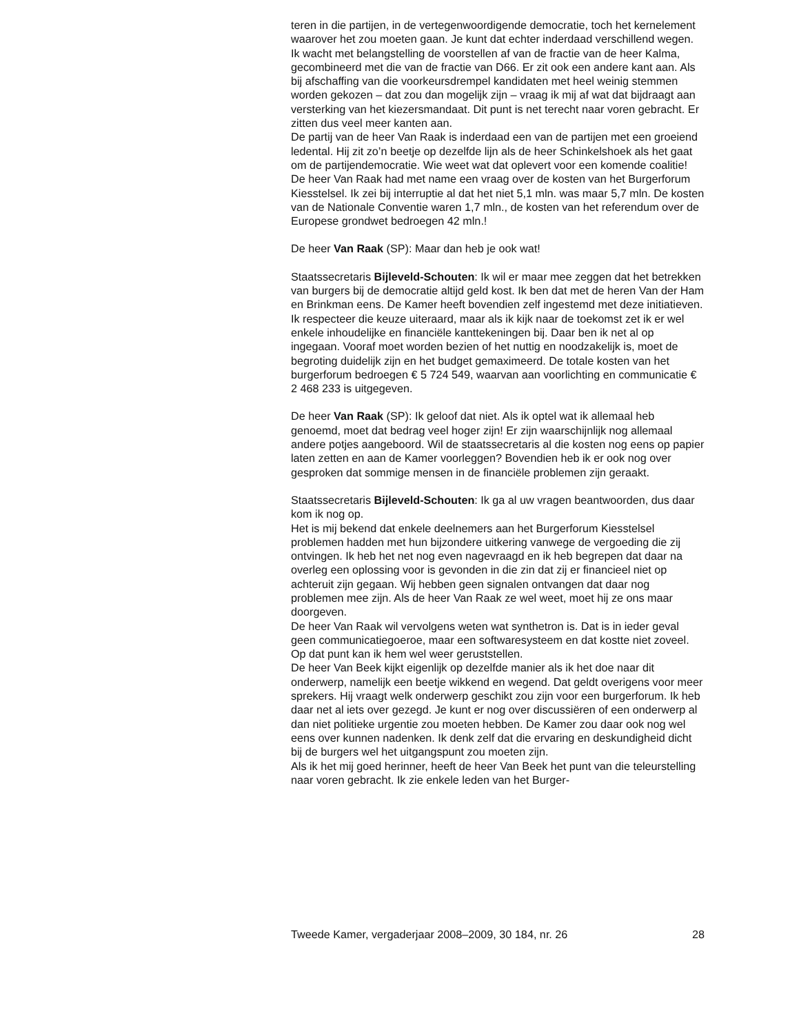teren in die partijen, in de vertegenwoordigende democratie, toch het kernelement waarover het zou moeten gaan. Je kunt dat echter inderdaad verschillend wegen. Ik wacht met belangstelling de voorstellen af van de fractie van de heer Kalma, gecombineerd met die van de fractie van D66. Er zit ook een andere kant aan. Als bij afschaffing van die voorkeurs­drempel kandidaten met heel weinig stemmen worden gekozen – dat zou dan mogelijk zijn – vraag ik mij af wat dat bijdraagt aan versterking van het kiezersmandaat. Dit punt is net terecht naar voren gebracht. Er zitten dus veel meer kanten aan.
De partij van de heer Van Raak is inderdaad een van de partijen met een groeiend ledental. Hij zit zo’n beetje op dezelfde lijn als de heer Schinkels­hoek als het gaat om de partijendemocratie. Wie weet wat dat oplevert voor een komende coalitie! De heer Van Raak had met name een vraag over de kosten van het Burgerforum Kiesstelsel. Ik zei bij interruptie al dat het niet 5,1 mln. was maar 5,7 mln. De kosten van de Nationale Conventie waren 1,7 mln., de kosten van het referendum over de Europese grondwet bedroegen 42 mln.!
De heer Van Raak (SP): Maar dan heb je ook wat!
Staatssecretaris Bijleveld-Schouten: Ik wil er maar mee zeggen dat het betrekken van burgers bij de democratie altijd geld kost. Ik ben dat met de heren Van der Ham en Brinkman eens. De Kamer heeft bovendien zelf ingestemd met deze initiatieven. Ik respecteer die keuze uiteraard, maar als ik kijk naar de toekomst zet ik er wel enkele inhoudelijke en financiële kanttekeningen bij. Daar ben ik net al op ingegaan. Vooraf moet worden bezien of het nuttig en noodzakelijk is, moet de begroting duidelijk zijn en het budget gemaximeerd. De totale kosten van het burgerforum bedroegen € 5 724 549, waarvan aan voorlichting en communicatie € 2 468 233 is uitgegeven.
De heer Van Raak (SP): Ik geloof dat niet. Als ik optel wat ik allemaal heb genoemd, moet dat bedrag veel hoger zijn! Er zijn waarschijnlijk nog allemaal andere potjes aangeboord. Wil de staatssecretaris al die kosten nog eens op papier laten zetten en aan de Kamer voorleggen? Bovendien heb ik er ook nog over gesproken dat sommige mensen in de financiële problemen zijn geraakt.
Staatssecretaris Bijleveld-Schouten: Ik ga al uw vragen beantwoorden, dus daar kom ik nog op.
Het is mij bekend dat enkele deelnemers aan het Burgerforum Kiesstelsel problemen hadden met hun bijzondere uitkering vanwege de vergoeding die zij ontvingen. Ik heb het net nog even nagevraagd en ik heb begrepen dat daar na overleg een oplossing voor is gevonden in die zin dat zij er financieel niet op achteruit zijn gegaan. Wij hebben geen signalen ontvangen dat daar nog problemen mee zijn. Als de heer Van Raak ze wel weet, moet hij ze ons maar doorgeven.
De heer Van Raak wil vervolgens weten wat synthetron is. Dat is in ieder geval geen communicatiegoeroe, maar een softwaresysteem en dat kostte niet zoveel. Op dat punt kan ik hem wel weer geruststellen.
De heer Van Beek kijkt eigenlijk op dezelfde manier als ik het doe naar dit onderwerp, namelijk een beetje wikkend en wegend. Dat geldt overigens voor meer sprekers. Hij vraagt welk onderwerp geschikt zou zijn voor een burgerforum. Ik heb daar net al iets over gezegd. Je kunt er nog over discussiëren of een onderwerp al dan niet politieke urgentie zou moeten hebben. De Kamer zou daar ook nog wel eens over kunnen nadenken. Ik denk zelf dat die ervaring en deskundigheid dicht bij de burgers wel het uitgangspunt zou moeten zijn.
Als ik het mij goed herinner, heeft de heer Van Beek het punt van die teleurstelling naar voren gebracht. Ik zie enkele leden van het Burger-
Tweede Kamer, vergaderjaar 2008–2009, 30 184, nr. 26 28